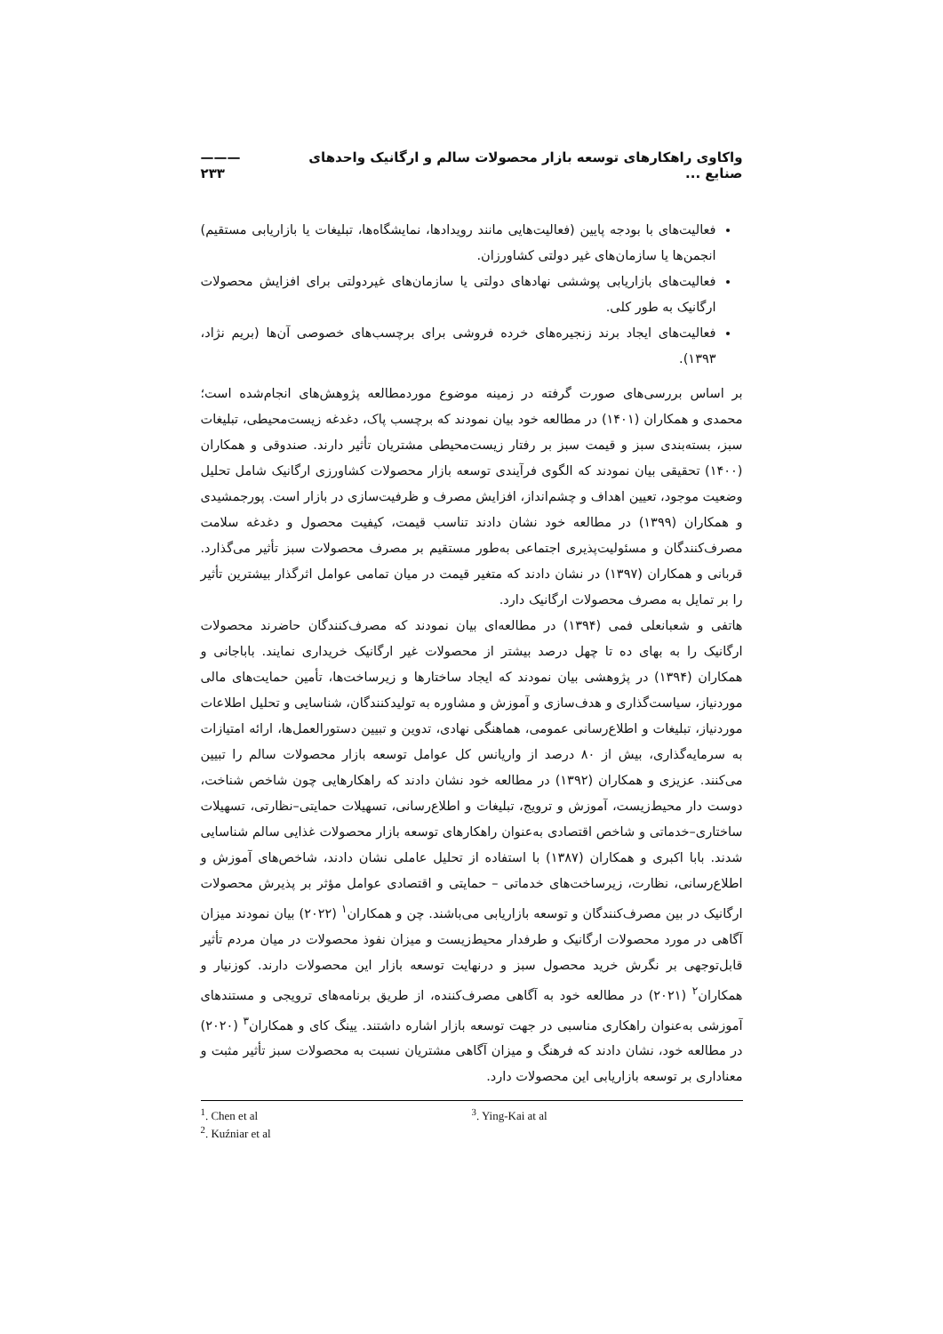واکاوی راهکارهای توسعه بازار محصولات سالم و ارگانیک واحدهای صنایع ... ——— ۲۳۳
فعالیت‌های با بودجه پایین (فعالیت‌هایی مانند رویدادها، نمایشگاه‌ها، تبلیغات یا بازاریابی مستقیم) انجمن‌ها یا سازمان‌های غیر دولتی کشاورزان.
فعالیت‌های بازاریابی پوششی نهادهای دولتی یا سازمان‌های غیردولتی برای افزایش محصولات ارگانیک به طور کلی.
فعالیت‌های ایجاد برند زنجیره‌های خرده فروشی برای برچسب‌های خصوصی آن‌ها (بریم نژاد، ۱۳۹۳).
بر اساس بررسی‌های صورت گرفته در زمینه موضوع موردمطالعه پژوهش‌های انجام‌شده است؛ محمدی و همکاران (۱۴۰۱) در مطالعه خود بیان نمودند که برچسب پاک، دغدغه زیست‌محیطی، تبلیغات سبز، بسته‌بندی سبز و قیمت سبز بر رفتار زیست‌محیطی مشتریان تأثیر دارند. صندوقی و همکاران (۱۴۰۰) تحقیقی بیان نمودند که الگوی فرآیندی توسعه بازار محصولات کشاورزی ارگانیک شامل تحلیل وضعیت موجود، تعیین اهداف و چشم‌انداز، افزایش مصرف و ظرفیت‌سازی در بازار است. پورجمشیدی و همکاران (۱۳۹۹) در مطالعه خود نشان دادند تناسب قیمت، کیفیت محصول و دغدغه سلامت مصرف‌کنندگان و مسئولیت‌پذیری اجتماعی به‌طور مستقیم بر مصرف محصولات سبز تأثیر می‌گذارد. قربانی و همکاران (۱۳۹۷) در نشان دادند که متغیر قیمت در میان تمامی عوامل اثرگذار بیشترین تأثیر را بر تمایل به مصرف محصولات ارگانیک دارد.
هاتفی و شعبانعلی فمی (۱۳۹۴) در مطالعه‌ای بیان نمودند که مصرف‌کنندگان حاضرند محصولات ارگانیک را به بهای ده تا چهل درصد بیشتر از محصولات غیر ارگانیک خریداری نمایند. باباجانی و همکاران (۱۳۹۴) در پژوهشی بیان نمودند که ایجاد ساختارها و زیرساخت‌ها، تأمین حمایت‌های مالی موردنیاز، سیاست‌گذاری و هدف‌سازی و آموزش و مشاوره به تولیدکنندگان، شناسایی و تحلیل اطلاعات موردنیاز، تبلیغات و اطلاع‌رسانی عمومی، هماهنگی نهادی، تدوین و تبیین دستورالعمل‌ها، ارائه امتیازات به سرمایه‌گذاری، بیش از ۸۰ درصد از واریانس کل عوامل توسعه بازار محصولات سالم را تبیین می‌کنند. عزیزی و همکاران (۱۳۹۲) در مطالعه خود نشان دادند که راهکارهایی چون شاخص شناخت، دوست دار محیط‌زیست، آموزش و ترویج، تبلیغات و اطلاع‌رسانی، تسهیلات حمایتی–نظارتی، تسهیلات ساختاری–خدماتی و شاخص اقتصادی به‌عنوان راهکارهای توسعه بازار محصولات غذایی سالم شناسایی شدند. بابا اکبری و همکاران (۱۳۸۷) با استفاده از تحلیل عاملی نشان دادند، شاخص‌های آموزش و اطلاع‌رسانی، نظارت، زیرساخت‌های خدماتی – حمایتی و اقتصادی عوامل مؤثر بر پذیرش محصولات ارگانیک در بین مصرف‌کنندگان و توسعه بازاریابی می‌باشند. چن و همکاران<sup>۱</sup> (۲۰۲۲) بیان نمودند میزان آگاهی در مورد محصولات ارگانیک و طرفدار محیط‌زیست و میزان نفوذ محصولات در میان مردم تأثیر قابل‌توجهی بر نگرش خرید محصول سبز و درنهایت توسعه بازار این محصولات دارند. کوزنیار و همکاران<sup>۲</sup> (۲۰۲۱) در مطالعه خود به آگاهی مصرف‌کننده، از طریق برنامه‌های ترویجی و مستندهای آموزشی به‌عنوان راهکاری مناسبی در جهت توسعه بازار اشاره داشتند. یینگ کای و همکاران<sup>۳</sup> (۲۰۲۰) در مطالعه خود، نشان دادند که فرهنگ و میزان آگاهی مشتریان نسبت به محصولات سبز تأثیر مثبت و معناداری بر توسعه بازاریابی این محصولات دارد.
<sup>1</sup>. Chen et al
<sup>2</sup>. Kuźniar et al
<sup>3</sup>. Ying-Kai at al